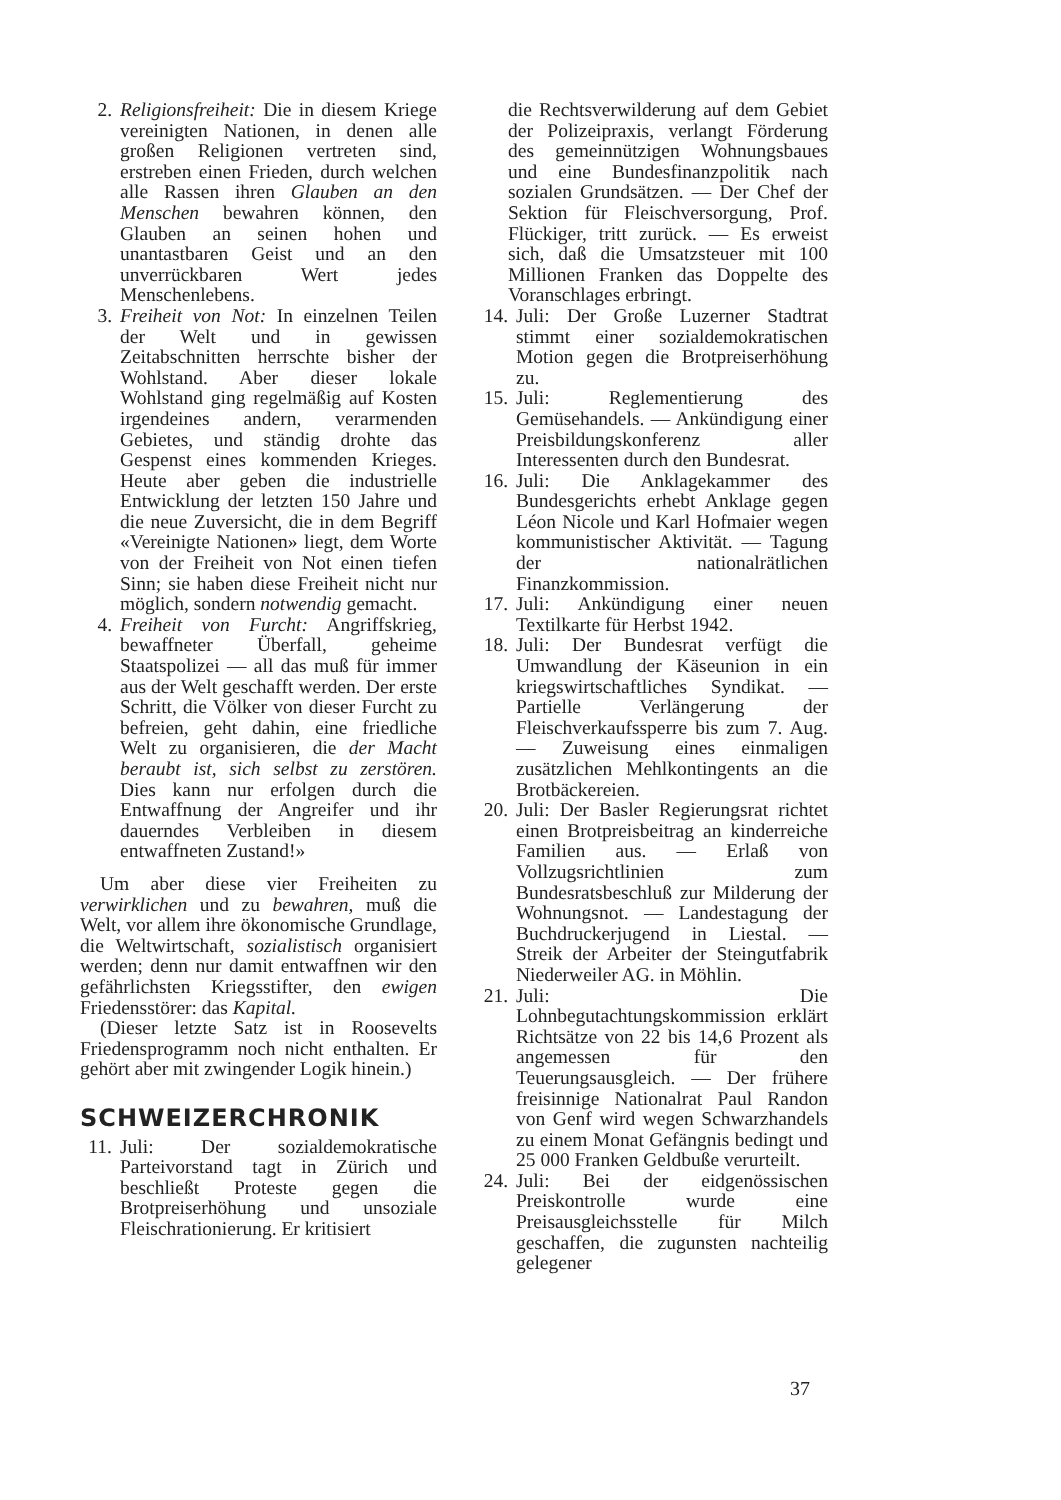2. Religionsfreiheit: Die in diesem Kriege vereinigten Nationen, in denen alle großen Religionen vertreten sind, erstreben einen Frieden, durch welchen alle Rassen ihren Glauben an den Menschen bewahren können, den Glauben an seinen hohen und unantastbaren Geist und an den unverrückbaren Wert jedes Menschenlebens.
3. Freiheit von Not: In einzelnen Teilen der Welt und in gewissen Zeitabschnitten herrschte bisher der Wohlstand. Aber dieser lokale Wohlstand ging regelmäßig auf Kosten irgendeines andern, verarmenden Gebietes, und ständig drohte das Gespenst eines kommenden Krieges. Heute aber geben die industrielle Entwicklung der letzten 150 Jahre und die neue Zuversicht, die in dem Begriff «Vereinigte Nationen» liegt, dem Worte von der Freiheit von Not einen tiefen Sinn; sie haben diese Freiheit nicht nur möglich, sondern notwendig gemacht.
4. Freiheit von Furcht: Angriffskrieg, bewaffneter Überfall, geheime Staatspolizei — all das muß für immer aus der Welt geschafft werden. Der erste Schritt, die Völker von dieser Furcht zu befreien, geht dahin, eine friedliche Welt zu organisieren, die der Macht beraubt ist, sich selbst zu zerstören. Dies kann nur erfolgen durch die Entwaffnung der Angreifer und ihr dauerndes Verbleiben in diesem entwaffneten Zustand!»
Um aber diese vier Freiheiten zu verwirklichen und zu bewahren, muß die Welt, vor allem ihre ökonomische Grundlage, die Weltwirtschaft, sozialistisch organisiert werden; denn nur damit entwaffnen wir den gefährlichsten Kriegsstifter, den ewigen Friedensstörer: das Kapital.
(Dieser letzte Satz ist in Roosevelts Friedensprogramm noch nicht enthalten. Er gehört aber mit zwingender Logik hinein.)
SCHWEIZERCHRONIK
11.
Juli: Der sozialdemokratische Parteivorstand tagt in Zürich und beschließt Proteste gegen die Brotpreiserhöhung und unsoziale Fleischrationierung. Er kritisiert
die Rechtsverwilderung auf dem Gebiet der Polizeipraxis, verlangt Förderung des gemeinnützigen Wohnungsbaues und eine Bundesfinanzpolitik nach sozialen Grundsätzen. — Der Chef der Sektion für Fleischversorgung, Prof. Flückiger, tritt zurück. — Es erweist sich, daß die Umsatzsteuer mit 100 Millionen Franken das Doppelte des Voranschlages erbringt.
14. Juli: Der Große Luzerner Stadtrat stimmt einer sozialdemokratischen Motion gegen die Brotpreiserhöhung zu.
15. Juli: Reglementierung des Gemüsehandels. — Ankündigung einer Preisbildungskonferenz aller Interessenten durch den Bundesrat.
16. Juli: Die Anklagekammer des Bundesgerichts erhebt Anklage gegen Léon Nicole und Karl Hofmaier wegen kommunistischer Aktivität. — Tagung der nationalrätlichen Finanzkommission.
17. Juli: Ankündigung einer neuen Textilkarte für Herbst 1942.
18. Juli: Der Bundesrat verfügt die Umwandlung der Käseunion in ein kriegswirtschaftliches Syndikat. — Partielle Verlängerung der Fleischverkaufssperre bis zum 7. Aug. — Zuweisung eines einmaligen zusätzlichen Mehlkontingents an die Brotbäckereien.
20. Juli: Der Basler Regierungsrat richtet einen Brotpreisbeitrag an kinderreiche Familien aus. — Erlaß von Vollzugsrichtlinien zum Bundesratsbeschluß zur Milderung der Wohnungsnot. — Landestagung der Buchdruckerjugend in Liestal. — Streik der Arbeiter der Steingutfabrik Niederweiler AG. in Möhlin.
21. Juli: Die Lohnbegutachtungskommission erklärt Richtsätze von 22 bis 14,6 Prozent als angemessen für den Teuerungsausgleich. — Der frühere freisinnige Nationalrat Paul Randon von Genf wird wegen Schwarzhandels zu einem Monat Gefängnis bedingt und 25 000 Franken Geldbuße verurteilt.
24. Juli: Bei der eidgenössischen Preiskontrolle wurde eine Preisausgleichsstelle für Milch geschaffen, die zugunsten nachteilig gelegener
37